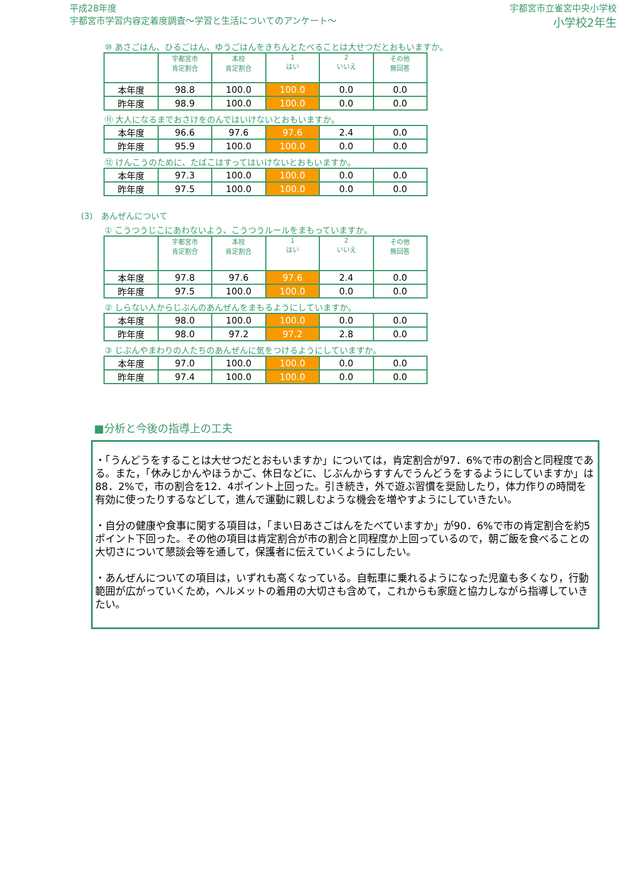平成28年度
宇都宮市学習内容定着度調査～学習と生活についてのアンケート～
宇都宮市立雀宮中央小学校
小学校2年生
⑩ あさごはん、ひるごはん、ゆうごはんをきちんとたべることは大せつだとおもいますか。
| | 宇都宮市 肯定割合 | 本校 肯定割合 | 1 はい | 2 いいえ | その他 無回答 |
| --- | --- | --- | --- | --- | --- |
| 本年度 | 98.8 | 100.0 | 100.0 | 0.0 | 0.0 |
| 昨年度 | 98.9 | 100.0 | 100.0 | 0.0 | 0.0 |
⑪ 大人になるまでおさけをのんではいけないとおもいますか。
| 本年度 | 96.6 | 97.6 | 97.6 | 2.4 | 0.0 |
| 昨年度 | 95.9 | 100.0 | 100.0 | 0.0 | 0.0 |
⑫ けんこうのために、たばこはすってはいけないとおもいますか。
| 本年度 | 97.3 | 100.0 | 100.0 | 0.0 | 0.0 |
| 昨年度 | 97.5 | 100.0 | 100.0 | 0.0 | 0.0 |
(3)　あんぜんについて
① こうつうじこにあわないよう、こうつうルールをまもっていますか。
| | 宇都宮市 肯定割合 | 本校 肯定割合 | 1 はい | 2 いいえ | その他 無回答 |
| --- | --- | --- | --- | --- | --- |
| 本年度 | 97.8 | 97.6 | 97.6 | 2.4 | 0.0 |
| 昨年度 | 97.5 | 100.0 | 100.0 | 0.0 | 0.0 |
② しらない人からじぶんのあんぜんをまもるようにしていますか。
| 本年度 | 98.0 | 100.0 | 100.0 | 0.0 | 0.0 |
| 昨年度 | 98.0 | 97.2 | 97.2 | 2.8 | 0.0 |
③ じぶんやまわりの人たちのあんぜんに気をつけるようにしていますか。
| 本年度 | 97.0 | 100.0 | 100.0 | 0.0 | 0.0 |
| 昨年度 | 97.4 | 100.0 | 100.0 | 0.0 | 0.0 |
■分析と今後の指導上の工夫
・「うんどうをすることは大せつだとおもいますか」については，肯定割合が97．6%で市の割合と同程度である。また，「休みじかんやほうかご、休日などに、じぶんからすすんでうんどうをするようにしていますか」は88．2%で，市の割合を12．4ポイント上回った。引き続き，外で遊ぶ習慣を奨励したり，体力作りの時間を有効に使ったりするなどして，進んで運動に親しむような機会を増やすようにしていきたい。
・自分の健康や食事に関する項目は，「まい日あさごはんをたべていますか」が90．6%で市の肯定割合を約5ポイント下回った。その他の項目は肯定割合が市の割合と同程度か上回っているので，朝ご飯を食べることの大切さについて懇談会等を通して，保護者に伝えていくようにしたい。
・あんぜんについての項目は，いずれも高くなっている。自転車に乗れるようになった児童も多くなり，行動範囲が広がっていくため，ヘルメットの着用の大切さも含めて，これからも家庭と協力しながら指導していきたい。